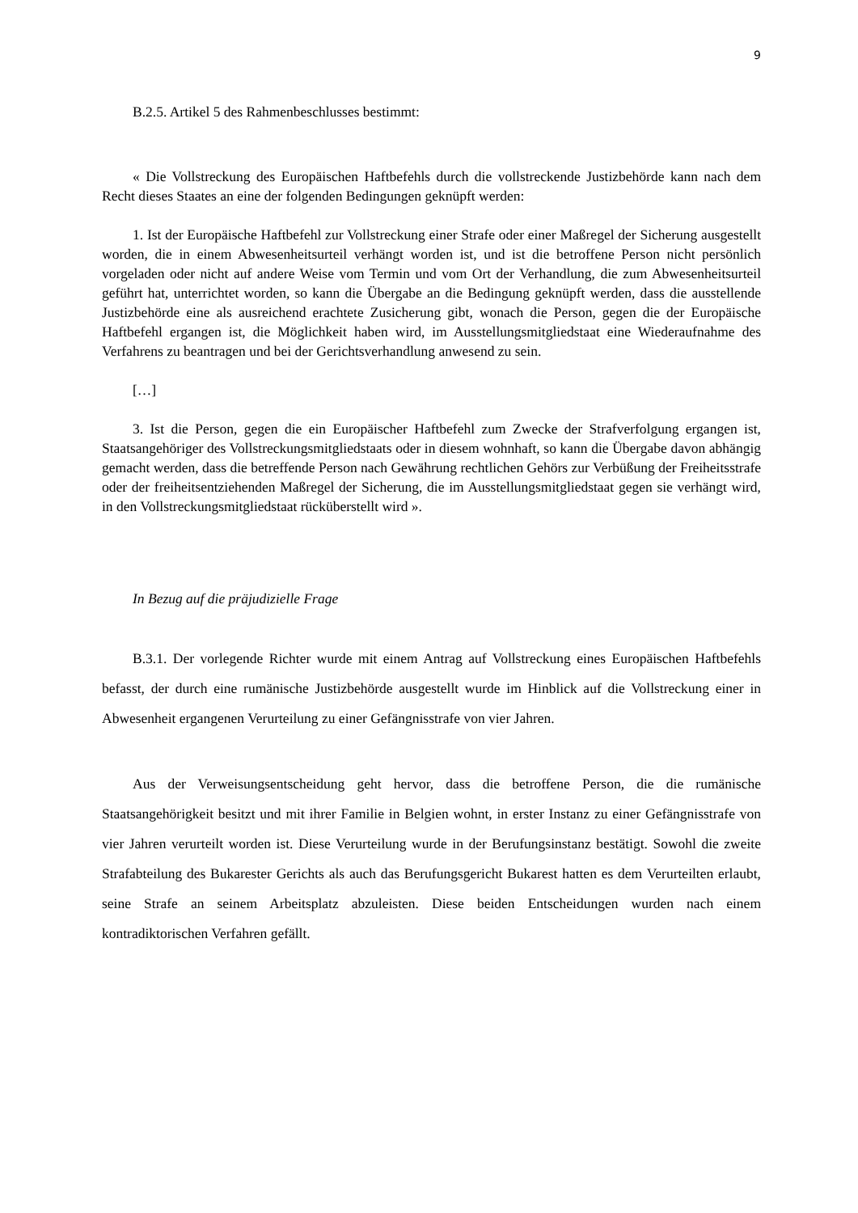9
B.2.5. Artikel 5 des Rahmenbeschlusses bestimmt:
« Die Vollstreckung des Europäischen Haftbefehls durch die vollstreckende Justizbehörde kann nach dem Recht dieses Staates an eine der folgenden Bedingungen geknüpft werden:
1. Ist der Europäische Haftbefehl zur Vollstreckung einer Strafe oder einer Maßregel der Sicherung ausgestellt worden, die in einem Abwesenheitsurteil verhängt worden ist, und ist die betroffene Person nicht persönlich vorgeladen oder nicht auf andere Weise vom Termin und vom Ort der Verhandlung, die zum Abwesenheitsurteil geführt hat, unterrichtet worden, so kann die Übergabe an die Bedingung geknüpft werden, dass die ausstellende Justizbehörde eine als ausreichend erachtete Zusicherung gibt, wonach die Person, gegen die der Europäische Haftbefehl ergangen ist, die Möglichkeit haben wird, im Ausstellungsmitgliedstaat eine Wiederaufnahme des Verfahrens zu beantragen und bei der Gerichtsverhandlung anwesend zu sein.
[…]
3. Ist die Person, gegen die ein Europäischer Haftbefehl zum Zwecke der Strafverfolgung ergangen ist, Staatsangehöriger des Vollstreckungsmitgliedstaats oder in diesem wohnhaft, so kann die Übergabe davon abhängig gemacht werden, dass die betreffende Person nach Gewährung rechtlichen Gehörs zur Verbüßung der Freiheitsstrafe oder der freiheitsentziehenden Maßregel der Sicherung, die im Ausstellungsmitgliedstaat gegen sie verhängt wird, in den Vollstreckungsmitgliedstaat rücküberstellt wird ».
In Bezug auf die präjudizielle Frage
B.3.1. Der vorlegende Richter wurde mit einem Antrag auf Vollstreckung eines Europäischen Haftbefehls befasst, der durch eine rumänische Justizbehörde ausgestellt wurde im Hinblick auf die Vollstreckung einer in Abwesenheit ergangenen Verurteilung zu einer Gefängnisstrafe von vier Jahren.
Aus der Verweisungsentscheidung geht hervor, dass die betroffene Person, die die rumänische Staatsangehörigkeit besitzt und mit ihrer Familie in Belgien wohnt, in erster Instanz zu einer Gefängnisstrafe von vier Jahren verurteilt worden ist. Diese Verurteilung wurde in der Berufungsinstanz bestätigt. Sowohl die zweite Strafabteilung des Bukarester Gerichts als auch das Berufungsgericht Bukarest hatten es dem Verurteilten erlaubt, seine Strafe an seinem Arbeitsplatz abzuleisten. Diese beiden Entscheidungen wurden nach einem kontradiktorischen Verfahren gefällt.